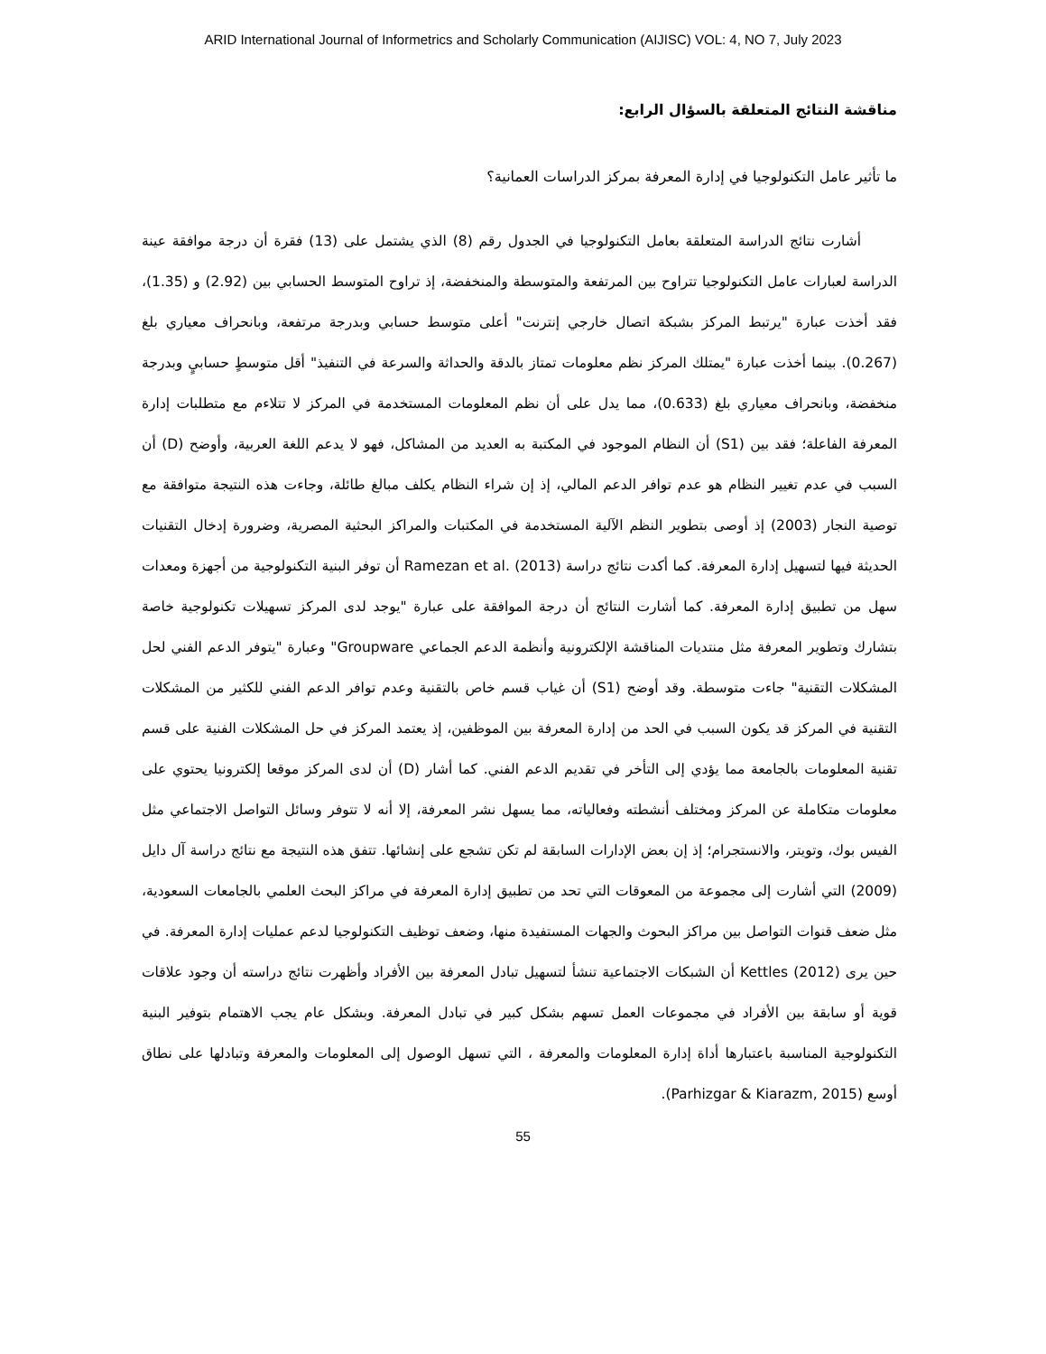ARID International Journal of Informetrics and Scholarly Communication (AIJISC) VOL: 4, NO 7, July 2023
مناقشة النتائج المتعلقة بالسؤال الرابع:
ما تأثير عامل التكنولوجيا في إدارة المعرفة بمركز الدراسات العمانية؟
أشارت نتائج الدراسة المتعلقة بعامل التكنولوجيا في الجدول رقم (8) الذي يشتمل على (13) فقرة أن درجة موافقة عينة الدراسة لعبارات عامل التكنولوجيا تتراوح بين المرتفعة والمتوسطة والمنخفضة، إذ تراوح المتوسط الحسابي بين (2.92) و (1.35)، فقد أخذت عبارة "يرتبط المركز بشبكة اتصال خارجي إنترنت" أعلى متوسط حسابي وبدرجة مرتفعة، وبانحراف معياري بلغ (0.267). بينما أخذت عبارة "يمتلك المركز نظم معلومات تمتاز بالدقة والحداثة والسرعة في التنفيذ" أقل متوسطٍ حسابيٍ وبدرجة منخفضة، وبانحراف معياري بلغ (0.633)، مما يدل على أن نظم المعلومات المستخدمة في المركز لا تتلاءم مع متطلبات إدارة المعرفة الفاعلة؛ فقد بين (S1) أن النظام الموجود في المكتبة به العديد من المشاكل، فهو لا يدعم اللغة العربية، وأوضح (D) أن السبب في عدم تغيير النظام هو عدم توافر الدعم المالي، إذ إن شراء النظام يكلف مبالغ طائلة، وجاءت هذه النتيجة متوافقة مع توصية النجار (2003) إذ أوصى بتطوير النظم الآلية المستخدمة في المكتبات والمراكز البحثية المصرية، وضرورة إدخال التقنيات الحديثة فيها لتسهيل إدارة المعرفة. كما أكدت نتائج دراسة Ramezan et al. (2013) أن توفر البنية التكنولوجية من أجهزة ومعدات سهل من تطبيق إدارة المعرفة. كما أشارت النتائج أن درجة الموافقة على عبارة "يوجد لدى المركز تسهيلات تكنولوجية خاصة بتشارك وتطوير المعرفة مثل منتديات المناقشة الإلكترونية وأنظمة الدعم الجماعي Groupware" وعبارة "يتوفر الدعم الفني لحل المشكلات التقنية" جاءت متوسطة. وقد أوضح (S1) أن غياب قسم خاص بالتقنية وعدم توافر الدعم الفني للكثير من المشكلات التقنية في المركز قد يكون السبب في الحد من إدارة المعرفة بين الموظفين، إذ يعتمد المركز في حل المشكلات الفنية على قسم تقنية المعلومات بالجامعة مما يؤدي إلى التأخر في تقديم الدعم الفني. كما أشار (D) أن لدى المركز موقعا إلكترونيا يحتوي على معلومات متكاملة عن المركز ومختلف أنشطته وفعالياته، مما يسهل نشر المعرفة، إلا أنه لا تتوفر وسائل التواصل الاجتماعي مثل الفيس بوك، وتويتر، والانستجرام؛ إذ إن بعض الإدارات السابقة لم تكن تشجع على إنشائها. تتفق هذه النتيجة مع نتائج دراسة آل دايل (2009) التي أشارت إلى مجموعة من المعوقات التي تحد من تطبيق إدارة المعرفة في مراكز البحث العلمي بالجامعات السعودية، مثل ضعف قنوات التواصل بين مراكز البحوث والجهات المستفيدة منها، وضعف توظيف التكنولوجيا لدعم عمليات إدارة المعرفة. في حين يرى Kettles (2012) أن الشبكات الاجتماعية تنشأ لتسهيل تبادل المعرفة بين الأفراد وأظهرت نتائج دراسته أن وجود علاقات قوية أو سابقة بين الأفراد في مجموعات العمل تسهم بشكل كبير في تبادل المعرفة. وبشكل عام يجب الاهتمام بتوفير البنية التكنولوجية المناسبة باعتبارها أداة إدارة المعلومات والمعرفة ، التي تسهل الوصول إلى المعلومات والمعرفة وتبادلها على نطاق أوسع (Parhizgar & Kiarazm, 2015).
55